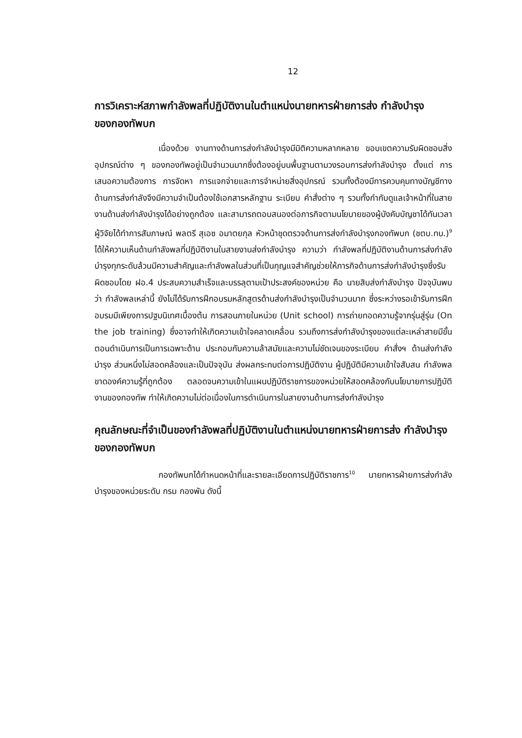12
การวิเคราะห์สภาพกำลังพลที่ปฏิบัติงานในตำแหน่งนายทหารฝ่ายการส่ง กำลังบำรุงของกองทัพบก
เนื่องด้วย งานทางด้านการส่งกำลังบำรุงมีมิติความหลากหลาย ขอบเขตความรับผิดชอบสิ่งอุปกรณ์ต่าง ๆ ของกองทัพอยู่เป็นจำนวนมากซึ่งต้องอยู่บนพื้นฐานตามวงรอบการส่งกำลังบำรุง ตั้งแต่ การเสนอความต้องการ การจัดหา การแจกจ่ายและการจำหน่ายสิ่งอุปกรณ์ รวมทั้งต้องมีการควบคุมทางบัญชีทางด้านการส่งกำลังจึงมีความจำเป็นต้องใช้เอกสารหลักฐาน ระเบียบ คำสั่งต่าง ๆ รวมทั้งกำกับดูแลเจ้าหน้าที่ในสายงานด้านส่งกำลังบำรุงได้อย่างถูกต้อง และสามารถตอบสนองต่อภารกิจตามนโยบายของผู้บังคับบัญชาได้ทันเวลา ผู้วิจัยได้ทำการสัมภาษณ์ พลตรี สุเอซ อมาตยกุล หัวหน้าชุดตรวจด้านการส่งกำลังบำรุงกองทัพบก (ชตบ.ทบ.)<sup>9</sup> ได้ให้ความเห็นด้านกำลังพลที่ปฏิบัติงานในสายงานส่งกำลังบำรุง ความว่า กำลังพลที่ปฏิบัติงานด้านการส่งกำลังบำรุงทุกระดับล้วนมีความสำคัญและกำลังพลในส่วนที่เป็นกุญแจสำคัญช่วยให้ภารกิจด้านการส่งกำลังบำรุงซึ่งรับผิดชอบโดย ฝอ.4 ประสบความสำเร็จและบรรลุตามเป้าประสงค์ของหน่วย คือ นายสิบส่งกำลังบำรุง ปัจจุบันพบว่า กำลังพลเหล่านี้ ยังไม่ได้รับการฝึกอบรมหลักสูตรด้านส่งกำลังบำรุงเป็นจำนวนมาก ซึ่งระหว่างรอเข้ารับการฝึกอบรมมีเพียงการปฐมนิเทศเบื้องต้น การสอนภายในหน่วย (Unit school) การถ่ายทอดความรู้จากรุ่นสู่รุ่น (On the job training) ซึ่งอาจทำให้เกิดความเข้าใจคลาดเคลื่อน รวมถึงการส่งกำลังบำรุงของแต่ละเหล่าสายมีขั้นตอนดำเนินการเป็นการเฉพาะด้าน ประกอบกับความล้าสมัยและความไม่ชัดเจนของระเบียบ คำสั่งฯ ด้านส่งกำลังบำรุง ส่วนหนึ่งไม่สอดคล้องและเป็นปัจจุบัน ส่งผลกระทบต่อการปฏิบัติงาน ผู้ปฏิบัติมีความเข้าใจสับสน กำลังพลขาดองค์ความรู้ที่ถูกต้อง ตลอดจนความเข้าในแผนปฏิบัติราชการของหน่วยให้สอดคล้องกับนโยบายการปฏิบัติงานของกองทัพ ทำให้เกิดความไม่ต่อเนื่องในการดำเนินการในสายงานด้านการส่งกำลังบำรุง
คุณลักษณะที่จำเป็นของกำลังพลที่ปฏิบัติงานในตำแหน่งนายทหารฝ่ายการส่ง กำลังบำรุงของกองทัพบก
กองทัพบกได้กำหนดหน้าที่และรายละเอียดการปฏิบัติราชการ<sup>10</sup> นายทหารฝ่ายการส่งกำลังบำรุงของหน่วยระดับ กรม กองพัน ดังนี้